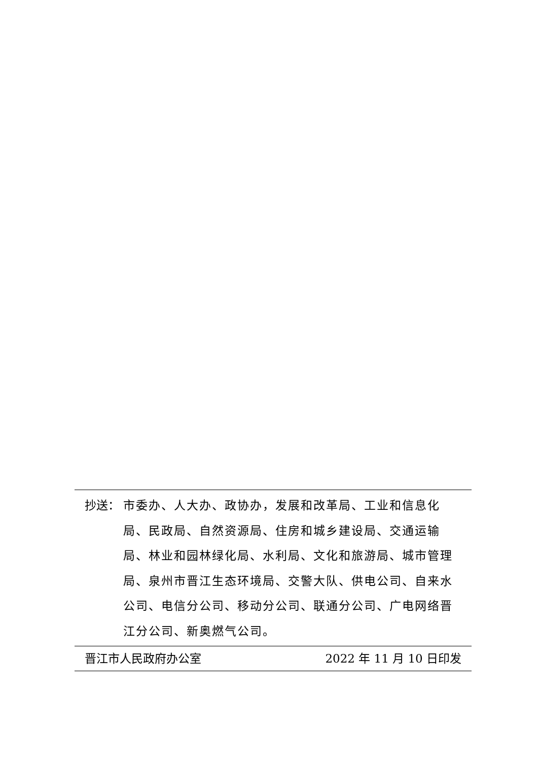抄送： 市委办、人大办、政协办，发展和改革局、工业和信息化局、民政局、自然资源局、住房和城乡建设局、交通运输局、林业和园林绿化局、水利局、文化和旅游局、城市管理局、泉州市晋江生态环境局、交警大队、供电公司、自来水公司、电信分公司、移动分公司、联通分公司、广电网络晋江分公司、新奥燃气公司。
晋江市人民政府办公室 2022 年 11 月 10 日印发